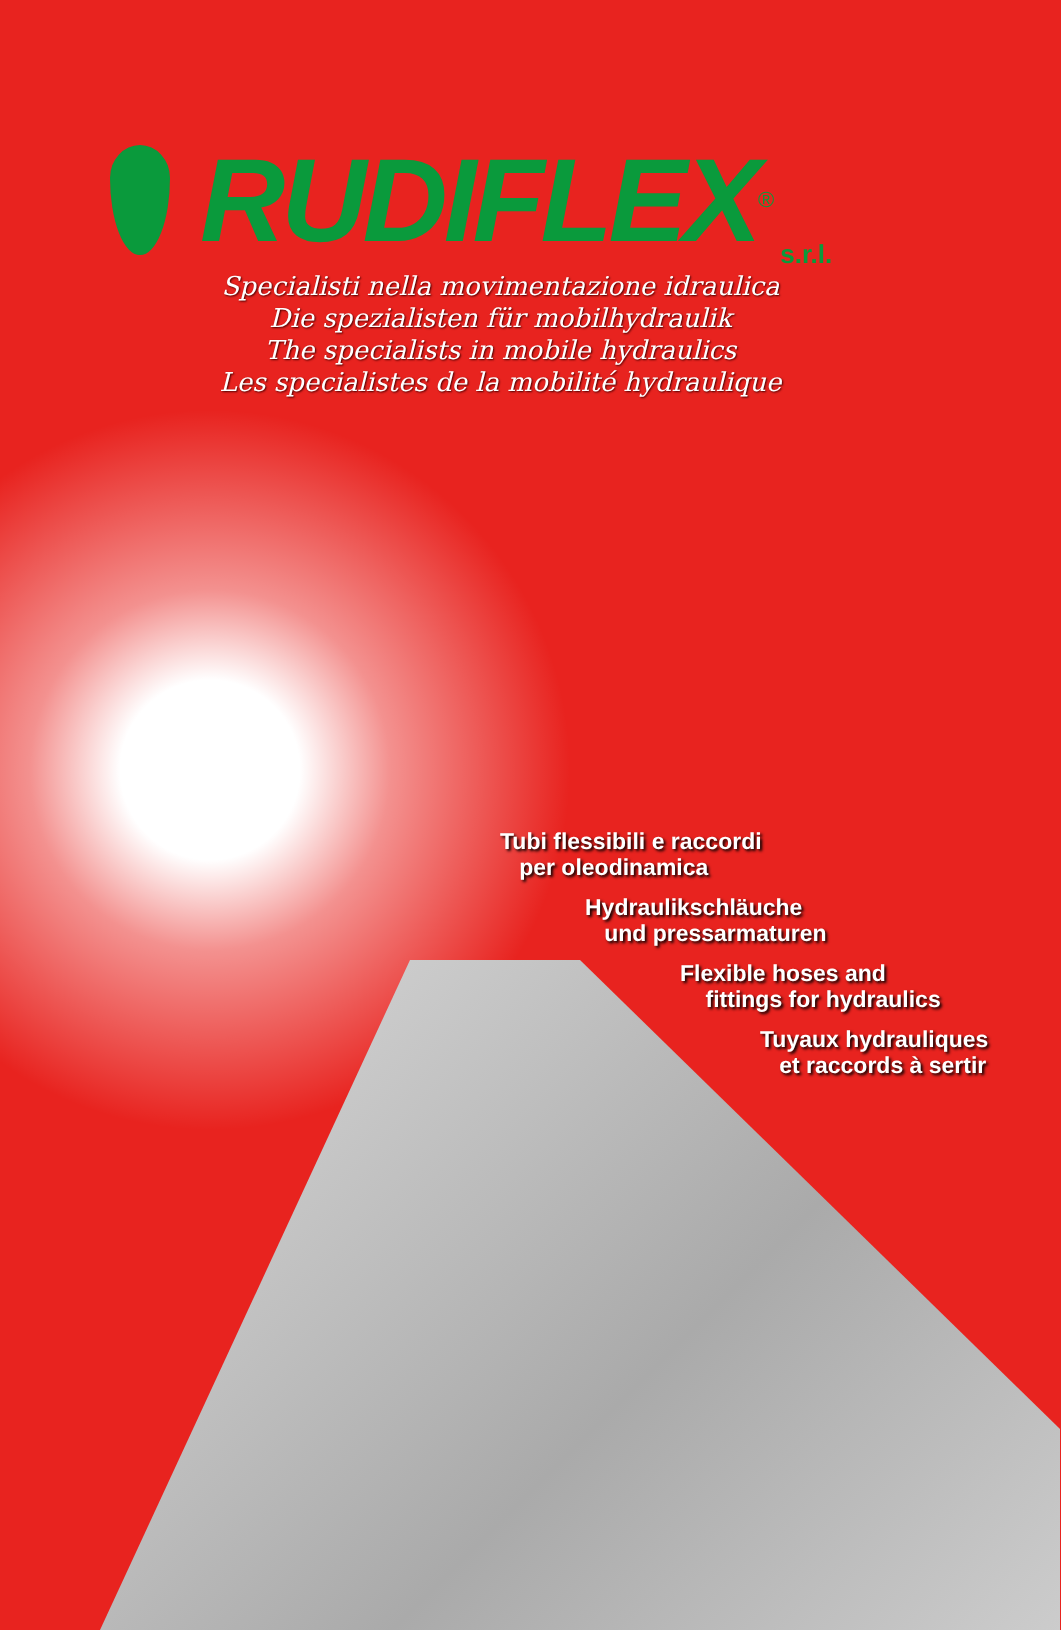RUDIFLEX<sup>®</sup> s.r.l.
Specialisti nella movimentazione idraulica
Die spezialisten für mobilhydraulik
The specialists in mobile hydraulics
Les specialistes de la mobilité hydraulique
Tubi flessibili e raccordi
per oleodinamica
Hydraulikschläuche
und pressarmaturen
Flexible hoses and
fittings for hydraulics
Tuyaux hydrauliques
et raccords à sertir